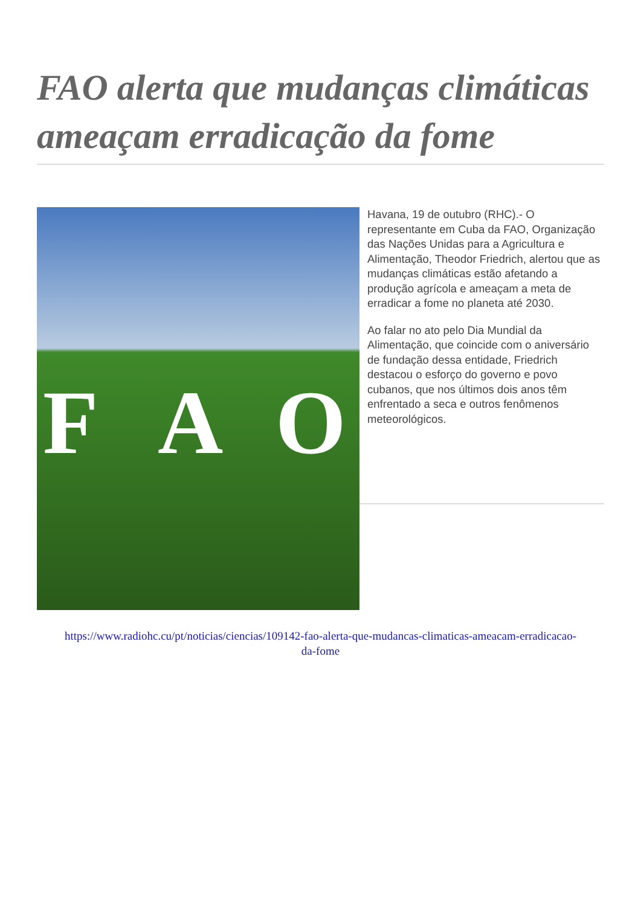FAO alerta que mudanças climáticas ameaçam erradicação da fome
F A O
Havana, 19 de outubro (RHC).- O representante em Cuba da FAO, Organização das Nações Unidas para a Agricultura e Alimentação, Theodor Friedrich, alertou que as mudanças climáticas estão afetando a produção agrícola e ameaçam a meta de erradicar a fome no planeta até 2030.
Ao falar no ato pelo Dia Mundial da Alimentação, que coincide com o aniversário de fundação dessa entidade, Friedrich destacou o esforço do governo e povo cubanos, que nos últimos dois anos têm enfrentado a seca e outros fenômenos meteorológicos.
https://www.radiohc.cu/pt/noticias/ciencias/109142-fao-alerta-que-mudancas-climaticas-ameacam-erradicacao-da-fome